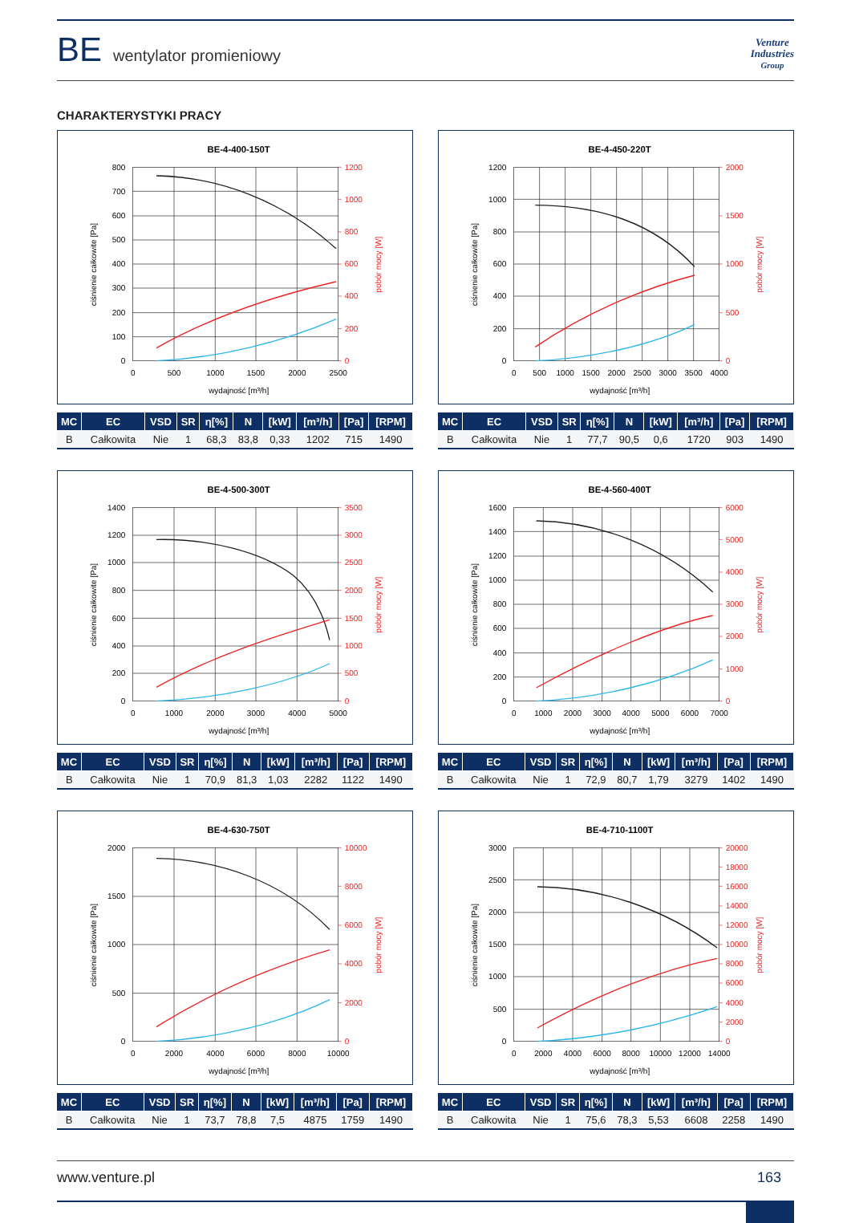BE wentylator promieniowy
Venture
Industries
Group
CHARAKTERYSTYKI PRACY
BE-4-400-150T
0
100
200
300
400
500
600
700
800
0
200
400
600
800
1000
1200
0
500
1000
1500
2000
2500
wydajność [m³/h]
ciśnienie całkowite [Pa]
pobór mocy [W]
| MC | EC | VSD | SR | η[%] | N | [kW] | [m³/h] | [Pa] | [RPM] |
| --- | --- | --- | --- | --- | --- | --- | --- | --- | --- |
| B | Całkowita | Nie | 1 | 68,3 | 83,8 | 0,33 | 1202 | 715 | 1490 |
BE-4-450-220T
0
200
400
600
800
1000
1200
0
500
1000
1500
2000
0
500
1000
1500
2000
2500
3000
3500
4000
wydajność [m³/h]
ciśnienie całkowite [Pa]
pobór mocy [W]
| MC | EC | VSD | SR | η[%] | N | [kW] | [m³/h] | [Pa] | [RPM] |
| --- | --- | --- | --- | --- | --- | --- | --- | --- | --- |
| B | Całkowita | Nie | 1 | 77,7 | 90,5 | 0,6 | 1720 | 903 | 1490 |
BE-4-500-300T
0
200
400
600
800
1000
1200
1400
0
500
1000
1500
2000
2500
3000
3500
0
1000
2000
3000
4000
5000
wydajność [m³/h]
ciśnienie całkowite [Pa]
pobór mocy [W]
| MC | EC | VSD | SR | η[%] | N | [kW] | [m³/h] | [Pa] | [RPM] |
| --- | --- | --- | --- | --- | --- | --- | --- | --- | --- |
| B | Całkowita | Nie | 1 | 70,9 | 81,3 | 1,03 | 2282 | 1122 | 1490 |
BE-4-560-400T
0
200
400
600
800
1000
1200
1400
1600
0
1000
2000
3000
4000
5000
6000
0
1000
2000
3000
4000
5000
6000
7000
wydajność [m³/h]
ciśnienie całkowite [Pa]
pobór mocy [W]
| MC | EC | VSD | SR | η[%] | N | [kW] | [m³/h] | [Pa] | [RPM] |
| --- | --- | --- | --- | --- | --- | --- | --- | --- | --- |
| B | Całkowita | Nie | 1 | 72,9 | 80,7 | 1,79 | 3279 | 1402 | 1490 |
BE-4-630-750T
0
500
1000
1500
2000
0
2000
4000
6000
8000
10000
0
2000
4000
6000
8000
10000
wydajność [m³/h]
ciśnienie całkowite [Pa]
pobór mocy [W]
| MC | EC | VSD | SR | η[%] | N | [kW] | [m³/h] | [Pa] | [RPM] |
| --- | --- | --- | --- | --- | --- | --- | --- | --- | --- |
| B | Całkowita | Nie | 1 | 73,7 | 78,8 | 7,5 | 4875 | 1759 | 1490 |
BE-4-710-1100T
0
500
1000
1500
2000
2500
3000
0
2000
4000
6000
8000
10000
12000
14000
16000
18000
20000
0
2000
4000
6000
8000
10000
12000
14000
wydajność [m³/h]
ciśnienie całkowite [Pa]
pobór mocy [W]
| MC | EC | VSD | SR | η[%] | N | [kW] | [m³/h] | [Pa] | [RPM] |
| --- | --- | --- | --- | --- | --- | --- | --- | --- | --- |
| B | Całkowita | Nie | 1 | 75,6 | 78,3 | 5,53 | 6608 | 2258 | 1490 |
www.venture.pl 163